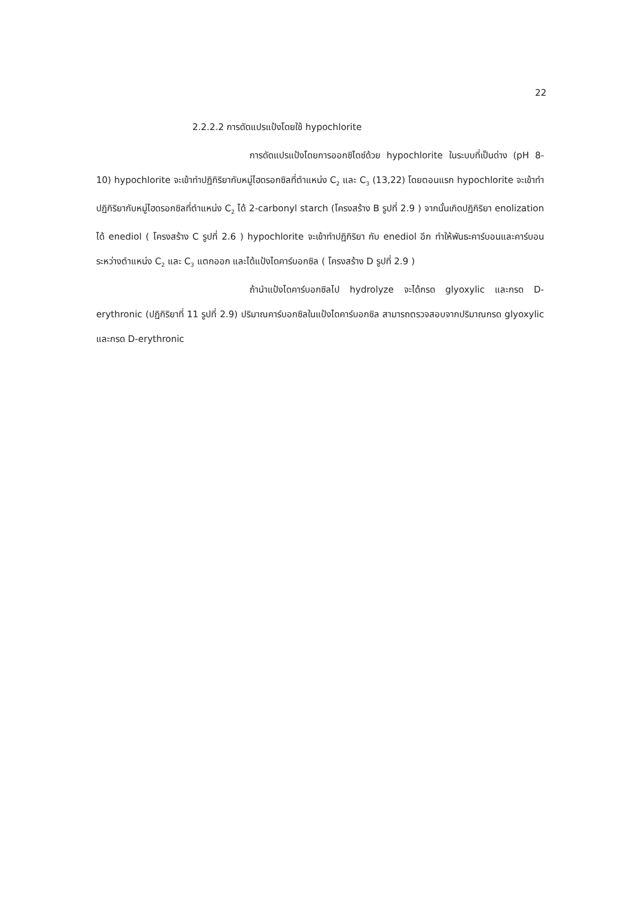22
2.2.2.2 การดัดแปรแป้งโดยใช้ hypochlorite
การดัดแปรแป้งโดยการออกซิไดซ์ด้วย hypochlorite ในระบบที่เป็นด่าง (pH 8-10) hypochlorite จะเข้าทำปฏิกิริยากับหมู่ไฮดรอกซิลที่ตำแหน่ง C<sub>2</sub> และ C<sub>3</sub> (13,22) โดยตอนแรก hypochlorite จะเข้าทำปฏิกิริยากับหมู่ไฮดรอกซิลที่ตำแหน่ง C<sub>2</sub> ได้ 2-carbonyl starch (โครงสร้าง B รูปที่ 2.9 ) จากนั้นเกิดปฏิกิริยา enolization ได้ enediol ( โครงสร้าง C รูปที่ 2.6 ) hypochlorite จะเข้าทำปฏิกิริยา กับ enediol อีก ทำให้พันธะคาร์บอนและคาร์บอน ระหว่างตำแหน่ง C<sub>2</sub> และ C<sub>3</sub> แตกออก และได้แป้งไดคาร์บอกซิล ( โครงสร้าง D รูปที่ 2.9 )
ถ้านำแป้งไดคาร์บอกซิลไป hydrolyze จะได้กรด glyoxylic และกรด D-erythronic (ปฏิกิริยาที่ 11 รูปที่ 2.9) ปริมาณคาร์บอกซิลในแป้งไดคาร์บอกซิล สามารถตรวจสอบจากปริมาณกรด glyoxylic และกรด D-erythronic